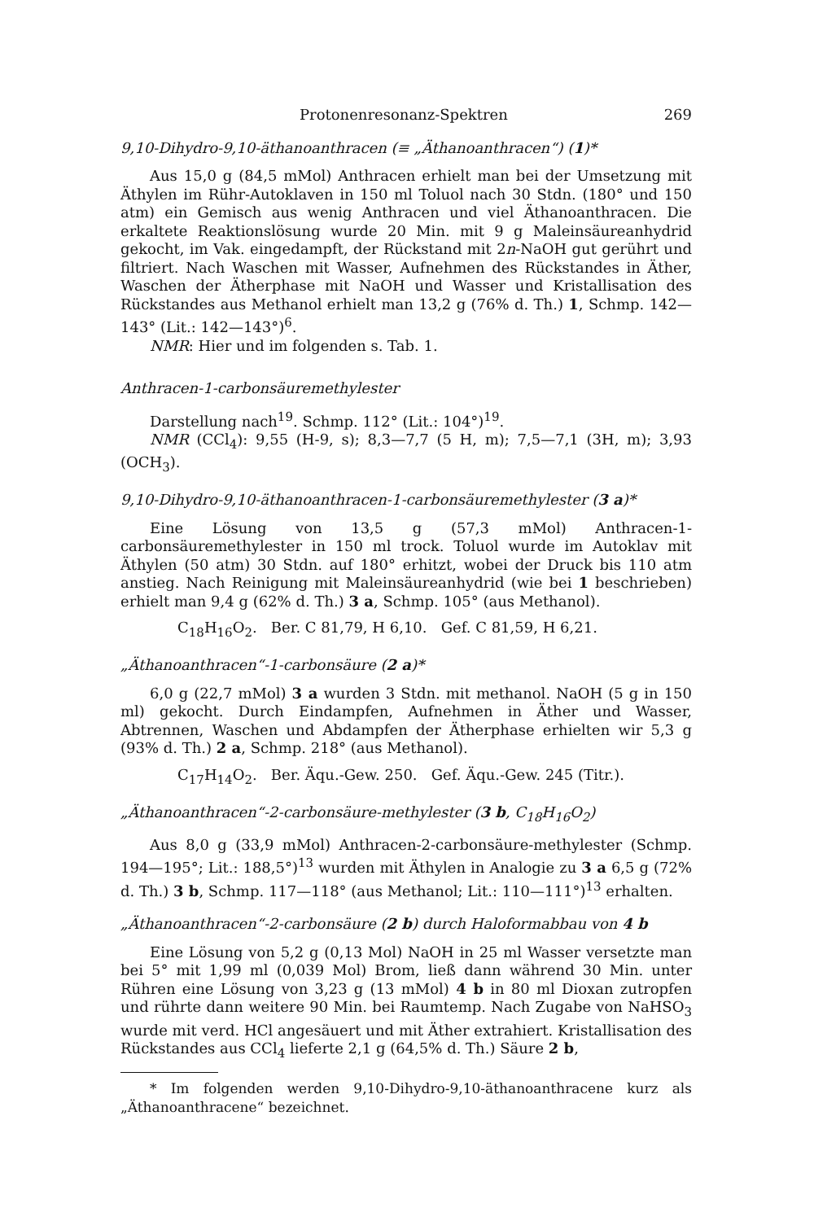Protonenresonanz-Spektren 269
9,10-Dihydro-9,10-äthanoanthracen (≡ „Äthanoanthracen“) (1)*
Aus 15,0 g (84,5 mMol) Anthracen erhielt man bei der Umsetzung mit Äthylen im Rühr-Autoklaven in 150 ml Toluol nach 30 Stdn. (180° und 150 atm) ein Gemisch aus wenig Anthracen und viel Äthanoanthracen. Die erkaltete Reaktionslösung wurde 20 Min. mit 9 g Maleinsäureanhydrid gekocht, im Vak. eingedampft, der Rückstand mit 2n-NaOH gut gerührt und filtriert. Nach Waschen mit Wasser, Aufnehmen des Rückstandes in Äther, Waschen der Ätherphase mit NaOH und Wasser und Kristallisation des Rückstandes aus Methanol erhielt man 13,2 g (76% d. Th.) 1, Schmp. 142—143° (Lit.: 142—143°)<sup>6</sup>.
NMR: Hier und im folgenden s. Tab. 1.
Anthracen-1-carbonsäuremethylester
Darstellung nach<sup>19</sup>. Schmp. 112° (Lit.: 104°)<sup>19</sup>.
NMR (CCl<sub>4</sub>): 9,55 (H-9, s); 8,3—7,7 (5 H, m); 7,5—7,1 (3H, m); 3,93 (OCH<sub>3</sub>).
9,10-Dihydro-9,10-äthanoanthracen-1-carbonsäuremethylester (3 a)*
Eine Lösung von 13,5 g (57,3 mMol) Anthracen-1-carbonsäuremethylester in 150 ml trock. Toluol wurde im Autoklav mit Äthylen (50 atm) 30 Stdn. auf 180° erhitzt, wobei der Druck bis 110 atm anstieg. Nach Reinigung mit Maleinsäureanhydrid (wie bei 1 beschrieben) erhielt man 9,4 g (62% d. Th.) 3 a, Schmp. 105° (aus Methanol).
C<sub>18</sub>H<sub>16</sub>O<sub>2</sub>. Ber. C 81,79, H 6,10. Gef. C 81,59, H 6,21.
„Äthanoanthracen“-1-carbonsäure (2 a)*
6,0 g (22,7 mMol) 3 a wurden 3 Stdn. mit methanol. NaOH (5 g in 150 ml) gekocht. Durch Eindampfen, Aufnehmen in Äther und Wasser, Abtrennen, Waschen und Abdampfen der Ätherphase erhielten wir 5,3 g (93% d. Th.) 2 a, Schmp. 218° (aus Methanol).
C<sub>17</sub>H<sub>14</sub>O<sub>2</sub>. Ber. Äqu.-Gew. 250. Gef. Äqu.-Gew. 245 (Titr.).
„Äthanoanthracen“-2-carbonsäure-methylester (3 b, C<sub>18</sub>H<sub>16</sub>O<sub>2</sub>)
Aus 8,0 g (33,9 mMol) Anthracen-2-carbonsäure-methylester (Schmp. 194—195°; Lit.: 188,5°)<sup>13</sup> wurden mit Äthylen in Analogie zu 3 a 6,5 g (72% d. Th.) 3 b, Schmp. 117—118° (aus Methanol; Lit.: 110—111°)<sup>13</sup> erhalten.
„Äthanoanthracen“-2-carbonsäure (2 b) durch Haloformabbau von 4 b
Eine Lösung von 5,2 g (0,13 Mol) NaOH in 25 ml Wasser versetzte man bei 5° mit 1,99 ml (0,039 Mol) Brom, ließ dann während 30 Min. unter Rühren eine Lösung von 3,23 g (13 mMol) 4 b in 80 ml Dioxan zutropfen und rührte dann weitere 90 Min. bei Raumtemp. Nach Zugabe von NaHSO<sub>3</sub> wurde mit verd. HCl angesäuert und mit Äther extrahiert. Kristallisation des Rückstandes aus CCl<sub>4</sub> lieferte 2,1 g (64,5% d. Th.) Säure 2 b,
* Im folgenden werden 9,10-Dihydro-9,10-äthanoanthracene kurz als „Äthanoanthracene“ bezeichnet.